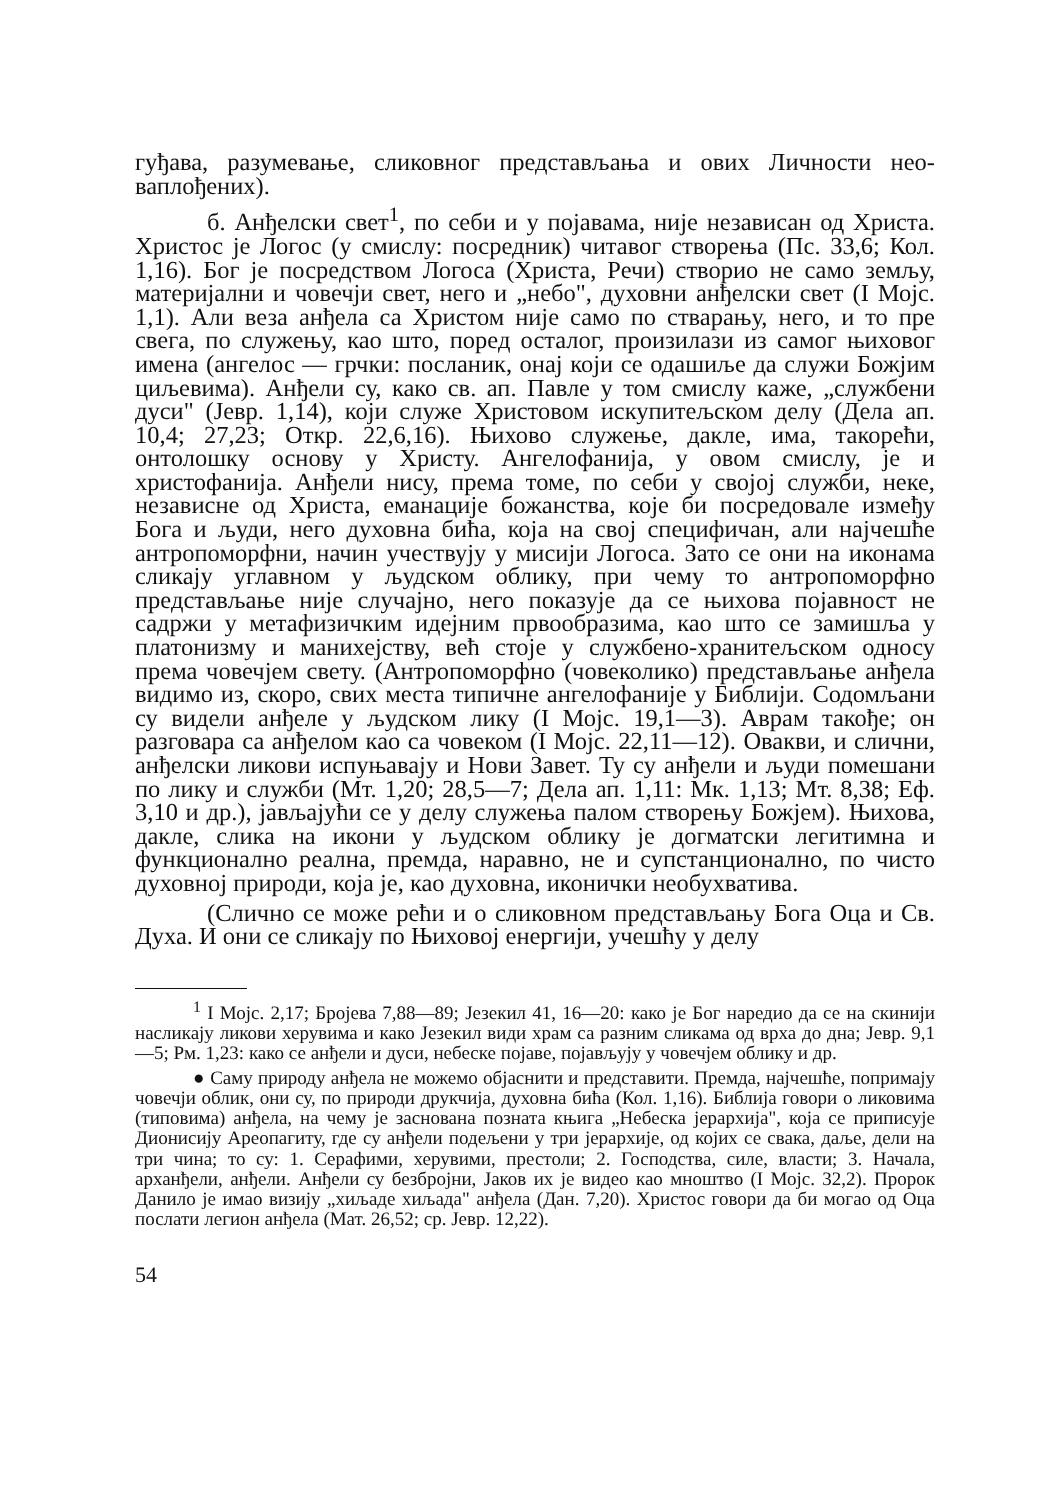гуђава, разумевање, сликовног представљања и ових Личности нео-ваплођених).
б. Анђелски свет<sup>1</sup>, по себи и у појавама, није независан од Христа. Христос је Логос (у смислу: посредник) читавог створења (Пс. 33,6; Кол. 1,16). Бог је посредством Логоса (Христа, Речи) створио не само земљу, материјални и човечји свет, него и „небо", духовни анђелски свет (I Мојс. 1,1). Али веза анђела са Христом није само по стварању, него, и то пре свега, по служењу, као што, поред осталог, произилази из самог њиховог имена (ангелос — грчки: посланик, онај који се одашиље да служи Божјим циљевима). Анђели су, како св. ап. Павле у том смислу каже, „службени дуси" (Јевр. 1,14), који служе Христовом искупитељском делу (Дела ап. 10,4; 27,23; Откр. 22,6,16). Њихово служење, дакле, има, такорећи, онтолошку основу у Христу. Ангелофанија, у овом смислу, је и христофанија. Анђели нису, према томе, по себи у својој служби, неке, независне од Христа, еманације божанства, које би посредовале између Бога и људи, него духовна бића, која на свој специфичан, али најчешће антропоморфни, начин учествују у мисији Логоса. Зато се они на иконама сликају углавном у људском облику, при чему то антропоморфно представљање није случајно, него показује да се њихова појавност не садржи у метафизичким идејним првообразима, као што се замишља у платонизму и манихејству, већ стоје у службено-хранитељском односу према човечјем свету. (Антропоморфно (човеколико) представљање анђела видимо из, скоро, свих места типичне ангелофаније у Библији. Содомљани су видели анђеле у људском лику (I Мојс. 19,1—3). Аврам такође; он разговара са анђелом као са човеком (I Мојс. 22,11—12). Овакви, и слични, анђелски ликови испуњавају и Нови Завет. Ту су анђели и људи помешани по лику и служби (Мт. 1,20; 28,5—7; Дела ап. 1,11: Мк. 1,13; Мт. 8,38; Еф. 3,10 и др.), јављајући се у делу служења палом створењу Божјем). Њихова, дакле, слика на икони у људском облику је догматски легитимна и функционално реална, премда, наравно, не и супстанционално, по чисто духовној природи, која је, као духовна, иконички необухватива.
(Слично се може рећи и о сликовном представљању Бога Оца и Св. Духа. И они се сликају по Њиховој енергији, учешћу у делу
<sup>1</sup> I Мојс. 2,17; Бројева 7,88—89; Језекил 41, 16—20: како је Бог наредио да се на скинији насликају ликови херувима и како Језекил види храм са разним сликама од врха до дна; Јевр. 9,1—5; Рм. 1,23: како се анђели и дуси, небеске појаве, појављују у човечјем облику и др.
● Саму природу анђела не можемо објаснити и представити. Премда, најчешће, попримају човечји облик, они су, по природи друкчија, духовна бића (Кол. 1,16). Библија говори о ликовима (типовима) анђела, на чему је заснована позната књига „Небеска јерархија", која се приписује Дионисију Ареопагиту, где су анђели подељени у три јерархије, од којих се свака, даље, дели на три чина; то су: 1. Серафими, херувими, престоли; 2. Господства, силе, власти; 3. Начала, арханђели, анђели. Анђели су безбројни, Јаков их је видео као мноштво (I Мојс. 32,2). Пророк Данило је имао визију „хиљаде хиљада" анђела (Дан. 7,20). Христос говори да би могао од Оца послати легион анђела (Мат. 26,52; ср. Јевр. 12,22).
54